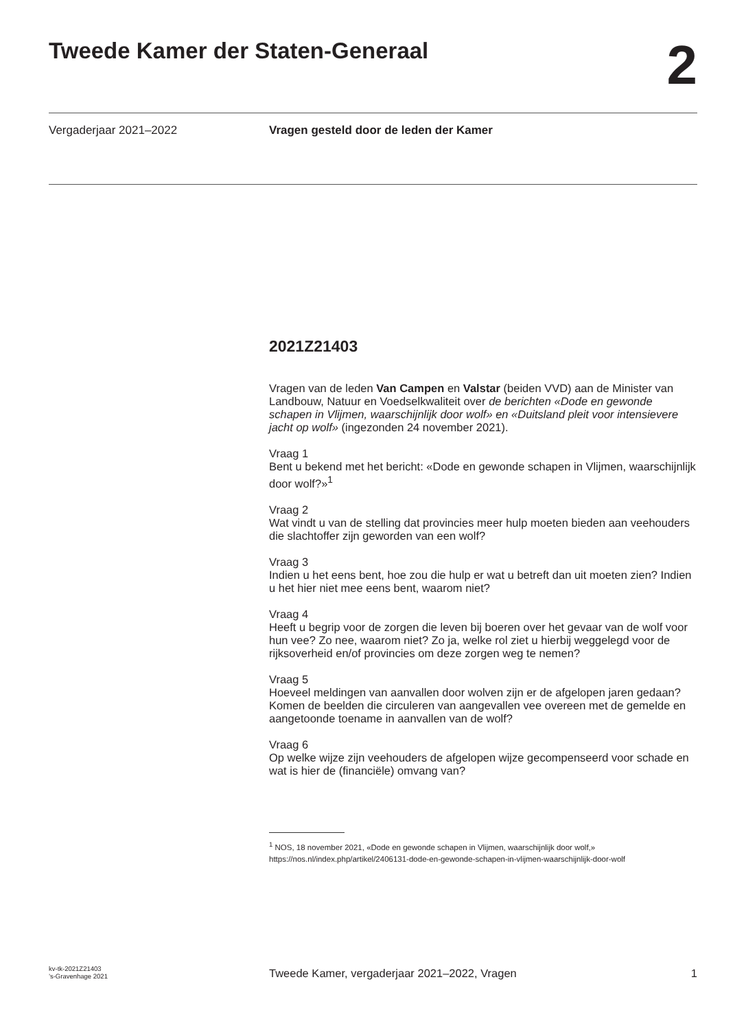Tweede Kamer der Staten-Generaal
2
Vergaderjaar 2021–2022 Vragen gesteld door de leden der Kamer
2021Z21403
Vragen van de leden Van Campen en Valstar (beiden VVD) aan de Minister van Landbouw, Natuur en Voedselkwaliteit over de berichten «Dode en gewonde schapen in Vlijmen, waarschijnlijk door wolf» en «Duitsland pleit voor intensievere jacht op wolf» (ingezonden 24 november 2021).
Vraag 1
Bent u bekend met het bericht: «Dode en gewonde schapen in Vlijmen, waarschijnlijk door wolf?»<sup>1</sup>
Vraag 2
Wat vindt u van de stelling dat provincies meer hulp moeten bieden aan veehouders die slachtoffer zijn geworden van een wolf?
Vraag 3
Indien u het eens bent, hoe zou die hulp er wat u betreft dan uit moeten zien? Indien u het hier niet mee eens bent, waarom niet?
Vraag 4
Heeft u begrip voor de zorgen die leven bij boeren over het gevaar van de wolf voor hun vee? Zo nee, waarom niet? Zo ja, welke rol ziet u hierbij weggelegd voor de rijksoverheid en/of provincies om deze zorgen weg te nemen?
Vraag 5
Hoeveel meldingen van aanvallen door wolven zijn er de afgelopen jaren gedaan? Komen de beelden die circuleren van aangevallen vee overeen met de gemelde en aangetoonde toename in aanvallen van de wolf?
Vraag 6
Op welke wijze zijn veehouders de afgelopen wijze gecompenseerd voor schade en wat is hier de (financiële) omvang van?
<sup>1</sup> NOS, 18 november 2021, «Dode en gewonde schapen in Vlijmen, waarschijnlijk door wolf,» https://nos.nl/index.php/artikel/2406131-dode-en-gewonde-schapen-in-vlijmen-waarschijnlijk-door-wolf
kv-tk-2021Z21403
’s-Gravenhage 2021
Tweede Kamer, vergaderjaar 2021–2022, Vragen
1